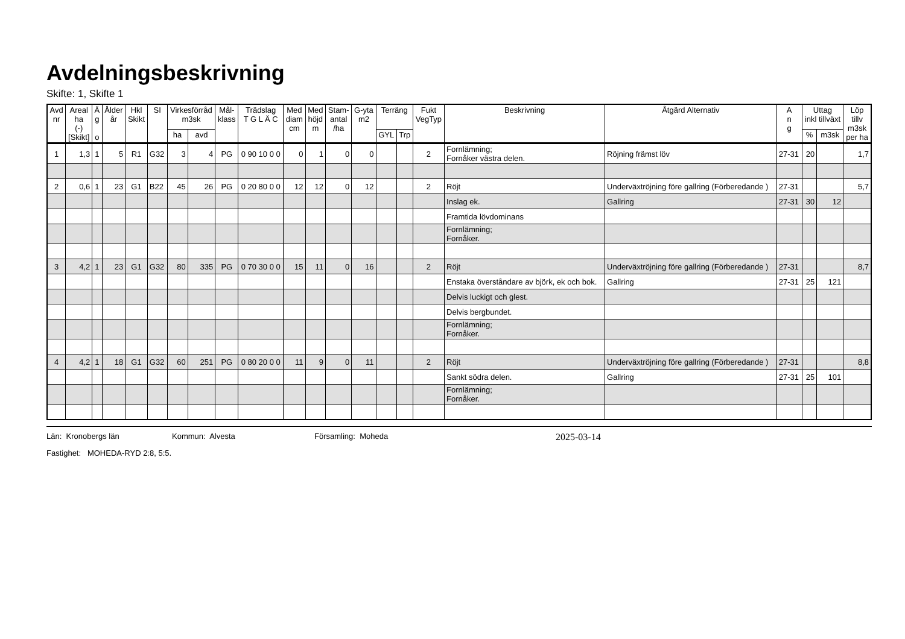Avdelningsbeskrivning
Skifte: 1, Skifte 1
| Avd nr | Areal ha (-) [Skikt] | Ä g o | Ålder år | Hkl Skikt | SI | Virkesförråd m3sk | | Mål- klass | Trädslag T G L Ä C | Med diam cm | Med höjd m | Stam- antal /ha | G-yta m2 | Terräng | | Fukt VegTyp | Beskrivning | Åtgärd Alternativ | A n g | Uttag inkl tillväxt | | Löp tillv m3sk per ha |
| --- | --- | --- | --- | --- | --- | --- | --- | --- | --- | --- | --- | --- | --- | --- | --- | --- | --- | --- | --- | --- | --- | --- |
| | | | | | | ha | avd | | | | | | | GYL | Trp | | | | | % | m3sk | |
| 1 | 1,3 | 1 | 5 | R1 | G32 | 3 | 4 | PG | 0 90 10 0 0 | 0 | 1 | 0 | 0 | | | 2 | Fornlämning; Fornåker västra delen. | Röjning främst löv | 27-31 | 20 | | 1,7 |
| 2 | 0,6 | 1 | 23 | G1 | B22 | 45 | 26 | PG | 0 20 80 0 0 | 12 | 12 | 0 | 12 | | | 2 | Röjt | Underväxtröjning före gallring (Förberedande ) | 27-31 | | | 5,7 |
| | | | | | | | | | | | | | | | | | Inslag ek. | Gallring | 27-31 | 30 | 12 | |
| | | | | | | | | | | | | | | | | | Framtida lövdominans | | | | | |
| | | | | | | | | | | | | | | | | | Fornlämning; Fornåker. | | | | | |
| 3 | 4,2 | 1 | 23 | G1 | G32 | 80 | 335 | PG | 0 70 30 0 0 | 15 | 11 | 0 | 16 | | | 2 | Röjt | Underväxtröjning före gallring (Förberedande ) | 27-31 | | | 8,7 |
| | | | | | | | | | | | | | | | | | Enstaka överståndare av björk, ek och bok. | Gallring | 27-31 | 25 | 121 | |
| | | | | | | | | | | | | | | | | | Delvis luckigt och glest. | | | | | |
| | | | | | | | | | | | | | | | | | Delvis bergbundet. | | | | | |
| | | | | | | | | | | | | | | | | | Fornlämning; Fornåker. | | | | | |
| 4 | 4,2 | 1 | 18 | G1 | G32 | 60 | 251 | PG | 0 80 20 0 0 | 11 | 9 | 0 | 11 | | | 2 | Röjt | Underväxtröjning före gallring (Förberedande ) | 27-31 | | | 8,8 |
| | | | | | | | | | | | | | | | | | Sankt södra delen. | Gallring | 27-31 | 25 | 101 | |
| | | | | | | | | | | | | | | | | | Fornlämning; Fornåker. | | | | | |
Län: Kronobergs län Kommun: Alvesta Församling: Moheda 2025-03-14
Fastighet: MOHEDA-RYD 2:8, 5:5.